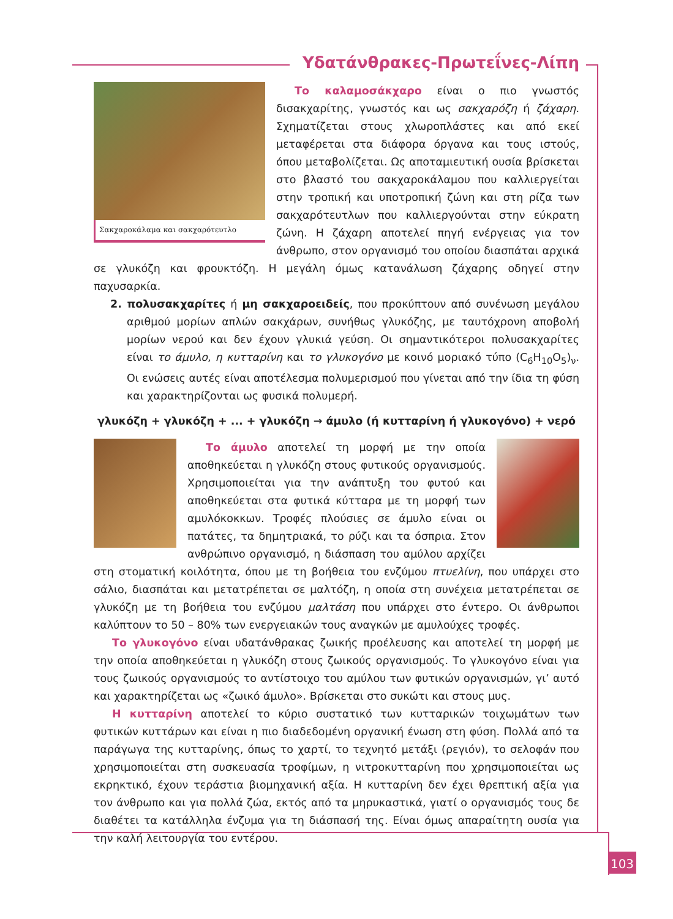Υδατάνθρακες-Πρωτεΐνες-Λίπη
Σακχαροκάλαμα και σακχαρότευτλο
Το καλαμοσάκχαρο είναι ο πιο γνωστός δισακχαρίτης, γνωστός και ως σακχαρόζη ή ζάχαρη. Σχηματίζεται στους χλωροπλάστες και από εκεί μεταφέρεται στα διάφορα όργανα και τους ιστούς, όπου μεταβολίζεται. Ως αποταμιευτική ουσία βρίσκεται στο βλαστό του σακχαροκάλαμου που καλλιεργείται στην τροπική και υποτροπική ζώνη και στη ρίζα των σακχαρότευτλων που καλλιεργούνται στην εύκρατη ζώνη. Η ζάχαρη αποτελεί πηγή ενέργειας για τον άνθρωπο, στον οργανισμό του οποίου διασπάται αρχικά σε γλυκόζη και φρουκτόζη. Η μεγάλη όμως κατανάλωση ζάχαρης οδηγεί στην παχυσαρκία.
2. πολυσακχαρίτες ή μη σακχαροειδείς, που προκύπτουν από συνένωση μεγάλου αριθμού μορίων απλών σακχάρων, συνήθως γλυκόζης, με ταυτόχρονη αποβολή μορίων νερού και δεν έχουν γλυκιά γεύση. Οι σημαντικότεροι πολυσακχαρίτες είναι το άμυλο, η κυτταρίνη και το γλυκογόνο με κοινό μοριακό τύπο (C<sub>6</sub>H<sub>10</sub>O<sub>5</sub>)<sub>ν</sub>. Οι ενώσεις αυτές είναι αποτέλεσμα πολυμερισμού που γίνεται από την ίδια τη φύση και χαρακτηρίζονται ως φυσικά πολυμερή.
γλυκόζη + γλυκόζη + ... + γλυκόζη → άμυλο (ή κυτταρίνη ή γλυκογόνο) + νερό
Το άμυλο αποτελεί τη μορφή με την οποία αποθηκεύεται η γλυκόζη στους φυτικούς οργανισμούς. Χρησιμοποιείται για την ανάπτυξη του φυτού και αποθηκεύεται στα φυτικά κύτταρα με τη μορφή των αμυλόκοκκων. Τροφές πλούσιες σε άμυλο είναι οι πατάτες, τα δημητριακά, το ρύζι και τα όσπρια. Στον ανθρώπινο οργανισμό, η διάσπαση του αμύλου αρχίζει στη στοματική κοιλότητα, όπου με τη βοήθεια του ενζύμου πτυελίνη, που υπάρχει στο σάλιο, διασπάται και μετατρέπεται σε μαλτόζη, η οποία στη συνέχεια μετατρέπεται σε γλυκόζη με τη βοήθεια του ενζύμου μαλτάση που υπάρχει στο έντερο. Οι άνθρωποι καλύπτουν το 50 – 80% των ενεργειακών τους αναγκών με αμυλούχες τροφές.
Το γλυκογόνο είναι υδατάνθρακας ζωικής προέλευσης και αποτελεί τη μορφή με την οποία αποθηκεύεται η γλυκόζη στους ζωικούς οργανισμούς. Το γλυκογόνο είναι για τους ζωικούς οργανισμούς το αντίστοιχο του αμύλου των φυτικών οργανισμών, γι’ αυτό και χαρακτηρίζεται ως «ζωικό άμυλο». Βρίσκεται στο συκώτι και στους μυς.
Η κυτταρίνη αποτελεί το κύριο συστατικό των κυτταρικών τοιχωμάτων των φυτικών κυττάρων και είναι η πιο διαδεδομένη οργανική ένωση στη φύση. Πολλά από τα παράγωγα της κυτταρίνης, όπως το χαρτί, το τεχνητό μετάξι (ρεγιόν), το σελοφάν που χρησιμοποιείται στη συσκευασία τροφίμων, η νιτροκυτταρίνη που χρησιμοποιείται ως εκρηκτικό, έχουν τεράστια βιομηχανική αξία. Η κυτταρίνη δεν έχει θρεπτική αξία για τον άνθρωπο και για πολλά ζώα, εκτός από τα μηρυκαστικά, γιατί ο οργανισμός τους δε διαθέτει τα κατάλληλα ένζυμα για τη διάσπασή της. Είναι όμως απαραίτητη ουσία για την καλή λειτουργία του εντέρου.
103